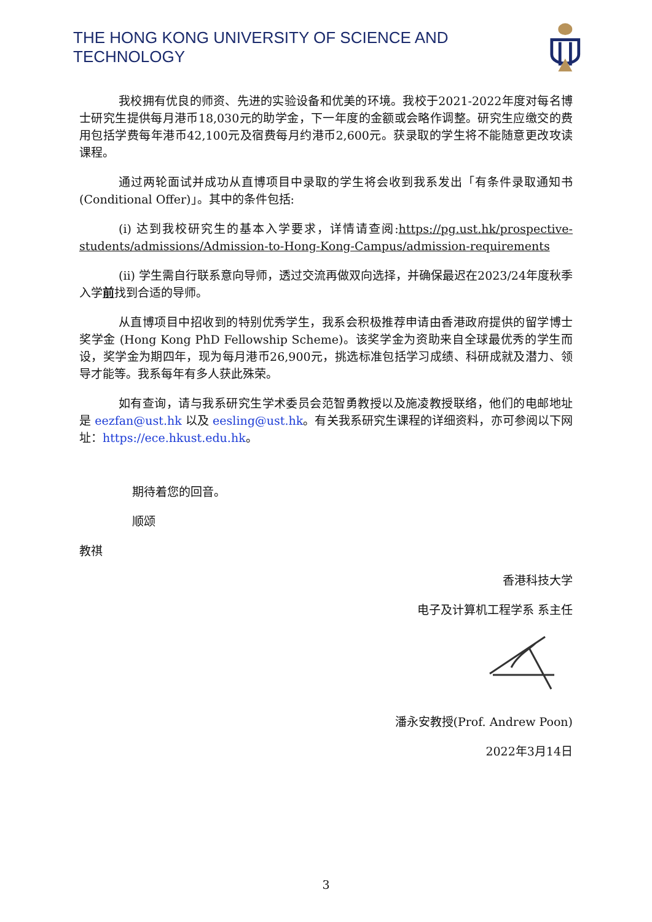THE HONG KONG UNIVERSITY OF SCIENCE AND TECHNOLOGY
我校拥有优良的师资、先进的实验设备和优美的环境。我校于2021-2022年度对每名博士研究生提供每月港币18,030元的助学金，下一年度的金额或会略作调整。研究生应缴交的费用包括学费每年港币42,100元及宿费每月约港币2,600元。获录取的学生将不能随意更改攻读课程。
通过两轮面试并成功从直博项目中录取的学生将会收到我系发出「有条件录取通知书 (Conditional Offer)」。其中的条件包括:
(i) 达到我校研究生的基本入学要求，详情请查阅:https://pg.ust.hk/prospective-students/admissions/Admission-to-Hong-Kong-Campus/admission-requirements
(ii) 学生需自行联系意向导师，透过交流再做双向选择，并确保最迟在2023/24年度秋季入学前找到合适的导师。
从直博项目中招收到的特别优秀学生，我系会积极推荐申请由香港政府提供的留学博士奖学金 (Hong Kong PhD Fellowship Scheme)。该奖学金为资助来自全球最优秀的学生而设，奖学金为期四年，现为每月港币26,900元，挑选标准包括学习成绩、科研成就及潜力、领导才能等。我系每年有多人获此殊荣。
如有查询，请与我系研究生学术委员会范智勇教授以及施凌教授联络，他们的电邮地址是 eezfan@ust.hk 以及 eesling@ust.hk。有关我系研究生课程的详细资料，亦可参阅以下网址：https://ece.hkust.edu.hk。
期待着您的回音。
顺颂
教祺
香港科技大学
电子及计算机工程学系 系主任
潘永安教授(Prof. Andrew Poon)
2022年3月14日
3